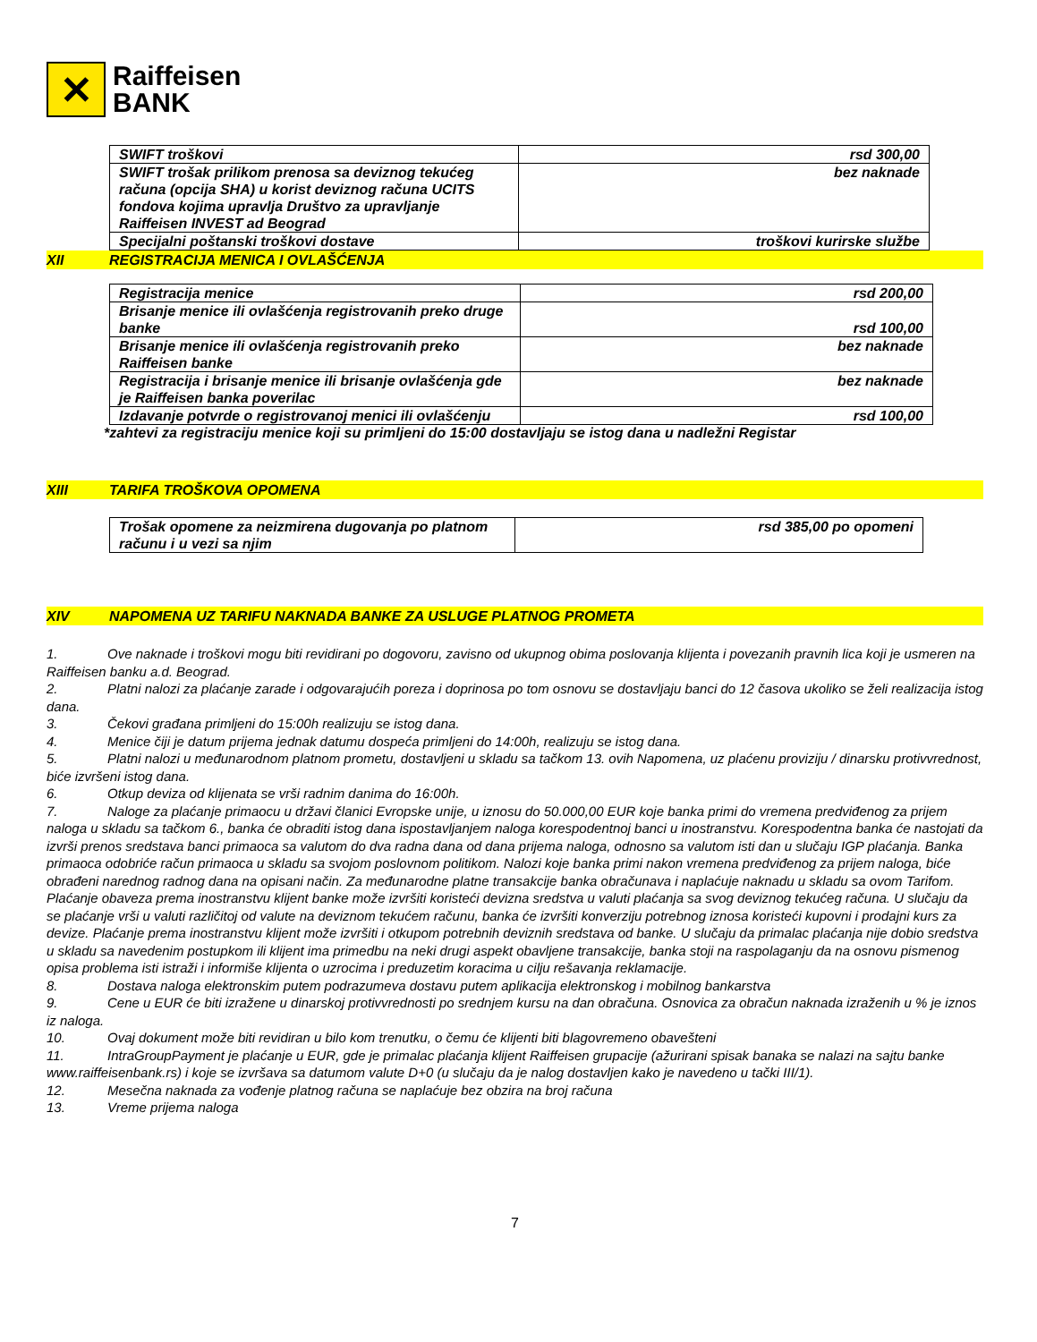✕
Raiffeisen
BANK
| SWIFT troškovi | rsd 300,00 |
| SWIFT trošak prilikom prenosa sa deviznog tekućeg računa (opcija SHA) u korist deviznog računa UCITS fondova kojima upravlja Društvo za upravljanje Raiffeisen INVEST ad Beograd | bez naknade |
| Specijalni poštanski troškovi dostave | troškovi kurirske službe |
XII REGISTRACIJA MENICA I OVLAŠĆENJA
| Registracija menice | rsd 200,00 |
| Brisanje menice ili ovlašćenja registrovanih preko druge banke | rsd 100,00 |
| Brisanje menice ili ovlašćenja registrovanih preko Raiffeisen banke | bez naknade |
| Registracija i brisanje menice ili brisanje ovlašćenja gde je Raiffeisen banka poverilac | bez naknade |
| Izdavanje potvrde o registrovanoj menici ili ovlašćenju | rsd 100,00 |
*zahtevi za registraciju menice koji su primljeni do 15:00 dostavljaju se istog dana u nadležni Registar
XIII TARIFA TROŠKOVA OPOMENA
| Trošak opomene za neizmirena dugovanja po platnom računu i u vezi sa njim | rsd 385,00 po opomeni |
XIV NAPOMENA UZ TARIFU NAKNADA BANKE ZA USLUGE PLATNOG PROMETA
1. Ove naknade i troškovi mogu biti revidirani po dogovoru, zavisno od ukupnog obima poslovanja klijenta i povezanih pravnih lica koji je usmeren na Raiffeisen banku a.d. Beograd.
2. Platni nalozi za plaćanje zarade i odgovarajućih poreza i doprinosa po tom osnovu se dostavljaju banci do 12 časova ukoliko se želi realizacija istog dana.
3. Čekovi građana primljeni do 15:00h realizuju se istog dana.
4. Menice čiji je datum prijema jednak datumu dospeća primljeni do 14:00h, realizuju se istog dana.
5. Platni nalozi u međunarodnom platnom prometu, dostavljeni u skladu sa tačkom 13. ovih Napomena, uz plaćenu proviziju / dinarsku protivvrednost, biće izvršeni istog dana.
6. Otkup deviza od klijenata se vrši radnim danima do 16:00h.
7. Naloge za plaćanje primaocu u državi članici Evropske unije, u iznosu do 50.000,00 EUR koje banka primi do vremena predviđenog za prijem naloga u skladu sa tačkom 6., banka će obraditi istog dana ispostavljanjem naloga korespodentnoj banci u inostranstvu. Korespodentna banka će nastojati da izvrši prenos sredstava banci primaoca sa valutom do dva radna dana od dana prijema naloga, odnosno sa valutom isti dan u slučaju IGP plaćanja. Banka primaoca odobriće račun primaoca u skladu sa svojom poslovnom politikom. Nalozi koje banka primi nakon vremena predviđenog za prijem naloga, biće obrađeni narednog radnog dana na opisani način. Za međunarodne platne transakcije banka obračunava i naplaćuje naknadu u skladu sa ovom Tarifom.
Plaćanje obaveza prema inostranstvu klijent banke može izvršiti koristeći devizna sredstva u valuti plaćanja sa svog deviznog tekućeg računa. U slučaju da se plaćanje vrši u valuti različitoj od valute na deviznom tekućem računu, banka će izvršiti konverziju potrebnog iznosa koristeći kupovni i prodajni kurs za devize. Plaćanje prema inostranstvu klijent može izvršiti i otkupom potrebnih deviznih sredstava od banke. U slučaju da primalac plaćanja nije dobio sredstva u skladu sa navedenim postupkom ili klijent ima primedbu na neki drugi aspekt obavljene transakcije, banka stoji na raspolaganju da na osnovu pismenog opisa problema isti istraži i informiše klijenta o uzrocima i preduzetim koracima u cilju rešavanja reklamacije.
8. Dostava naloga elektronskim putem podrazumeva dostavu putem aplikacija elektronskog i mobilnog bankarstva
9. Cene u EUR će biti izražene u dinarskoj protivvrednosti po srednjem kursu na dan obračuna. Osnovica za obračun naknada izraženih u % je iznos iz naloga.
10. Ovaj dokument može biti revidiran u bilo kom trenutku, o čemu će klijenti biti blagovremeno obavešteni
11. IntraGroupPayment je plaćanje u EUR, gde je primalac plaćanja klijent Raiffeisen grupacije (ažurirani spisak banaka se nalazi na sajtu banke www.raiffeisenbank.rs) i koje se izvršava sa datumom valute D+0 (u slučaju da je nalog dostavljen kako je navedeno u tački III/1).
12. Mesečna naknada za vođenje platnog računa se naplaćuje bez obzira na broj računa
13. Vreme prijema naloga
7